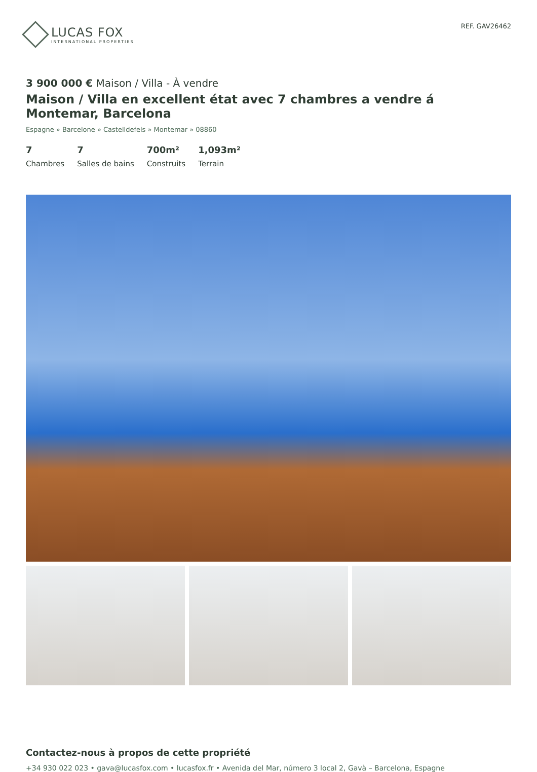LUCAS FOX
INTERNATIONAL PROPERTIES
REF. GAV26462
3 900 000 € Maison / Villa - À vendre
Maison / Villa en excellent état avec 7 chambres a vendre á Montemar, Barcelona
Espagne » Barcelone » Castelldefels » Montemar » 08860
7
Chambres
7
Salles de bains
700m²
Construits
1,093m²
Terrain
Contactez-nous à propos de cette propriété
+34 930 022 023 • gava@lucasfox.com • lucasfox.fr • Avenida del Mar, número 3 local 2, Gavà – Barcelona, Espagne